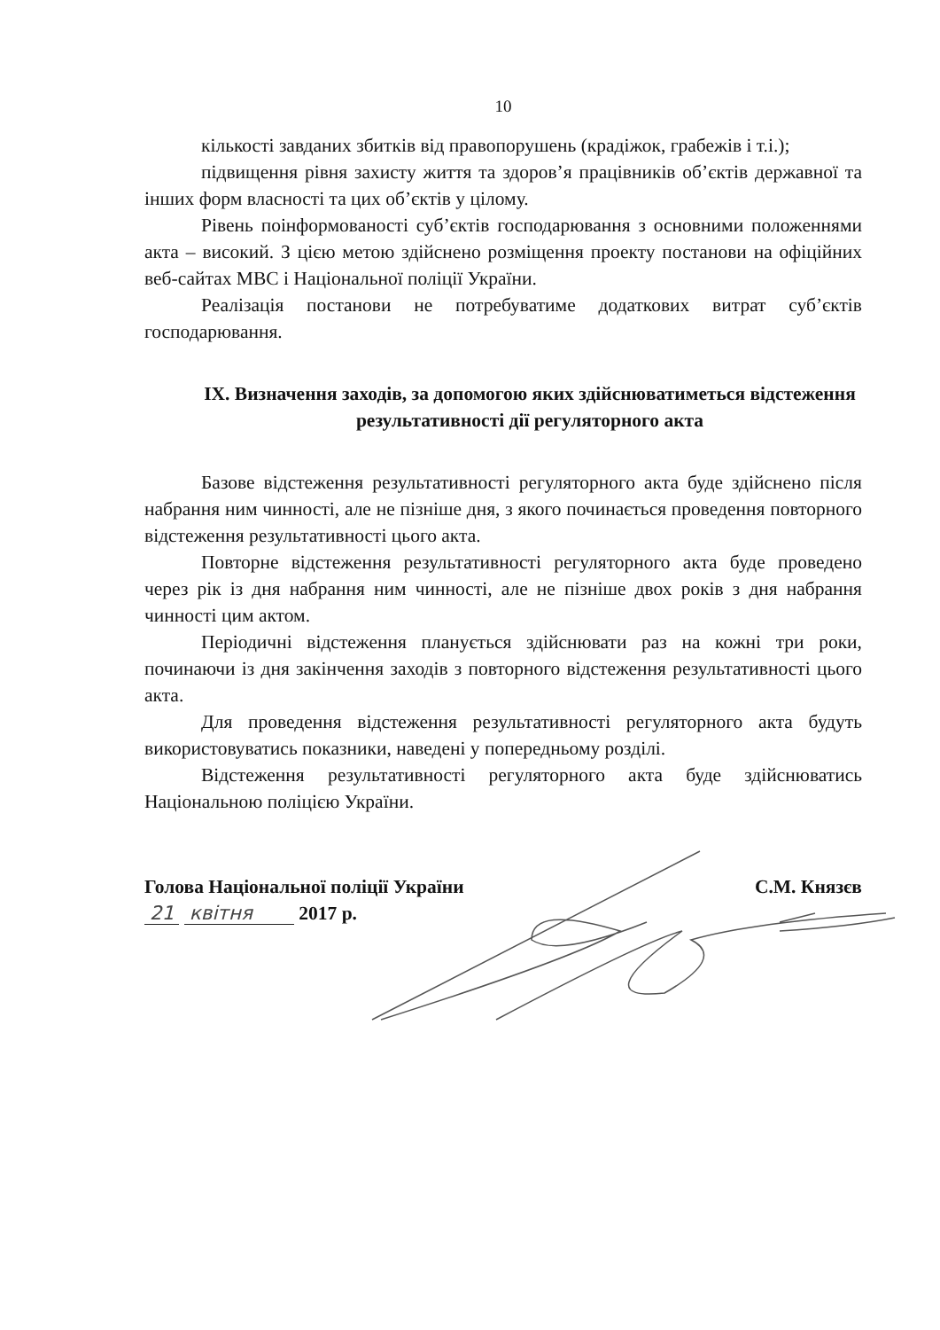10
кількості завданих збитків від правопорушень (крадіжок, грабежів і т.і.);
підвищення рівня захисту життя та здоров’я працівників об’єктів державної та інших форм власності та цих об’єктів у цілому.
Рівень поінформованості суб’єктів господарювання з основними положеннями акта – високий. З цією метою здійснено розміщення проекту постанови на офіційних веб-сайтах МВС і Національної поліції України.
Реалізація постанови не потребуватиме додаткових витрат суб’єктів господарювання.
IX. Визначення заходів, за допомогою яких здійснюватиметься відстеження результативності дії регуляторного акта
Базове відстеження результативності регуляторного акта буде здійснено після набрання ним чинності, але не пізніше дня, з якого починається проведення повторного відстеження результативності цього акта.
Повторне відстеження результативності регуляторного акта буде проведено через рік із дня набрання ним чинності, але не пізніше двох років з дня набрання чинності цим актом.
Періодичні відстеження планується здійснювати раз на кожні три роки, починаючи із дня закінчення заходів з повторного відстеження результативності цього акта.
Для проведення відстеження результативності регуляторного акта будуть використовуватись показники, наведені у попередньому розділі.
Відстеження результативності регуляторного акта буде здійснюватись Національною поліцією України.
Голова Національної поліції України С.М. Князєв
21 квітня 2017 р.